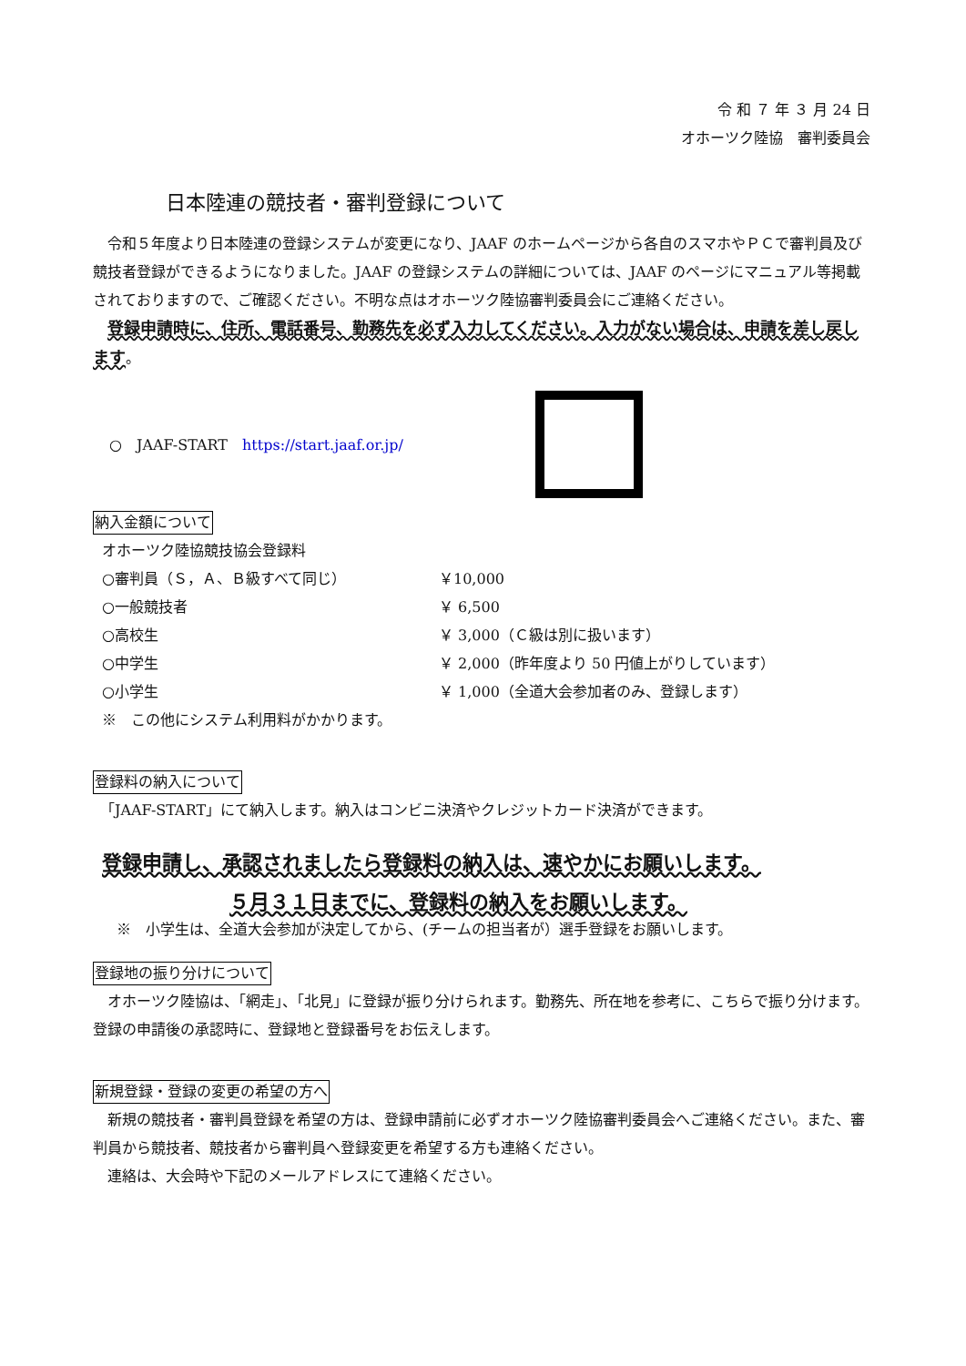令 和 ７ 年 ３ 月 24 日
オホーツク陸協　審判委員会
日本陸連の競技者・審判登録について
　令和５年度より日本陸連の登録システムが変更になり、JAAF のホームページから各自のスマホやＰＣで審判員及び競技者登録ができるようになりました。JAAF の登録システムの詳細については、JAAF のページにマニュアル等掲載されておりますので、ご確認ください。不明な点はオホーツク陸協審判委員会にご連絡ください。
　登録申請時に、住所、電話番号、勤務先を必ず入力してください。入力がない場合は、申請を差し戻します。
○　JAAF-START　https://start.jaaf.or.jp/
納入金額について
オホーツク陸協競技協会登録料
○審判員（Ｓ，Ａ、Ｂ級すべて同じ） ￥10,000
○一般競技者 ￥ 6,500
○高校生 ￥ 3,000（Ｃ級は別に扱います）
○中学生 ￥ 2,000（昨年度より 50 円値上がりしています）
○小学生 ￥ 1,000（全道大会参加者のみ、登録します）
※　この他にシステム利用料がかかります。
登録料の納入について
　「JAAF-START」にて納入します。納入はコンビニ決済やクレジットカード決済ができます。
登録申請し、承認されましたら登録料の納入は、速やかにお願いします。
５月３１日までに、登録料の納入をお願いします。
※　小学生は、全道大会参加が決定してから、(チームの担当者が）選手登録をお願いします。
登録地の振り分けについて
　オホーツク陸協は、「網走」、「北見」に登録が振り分けられます。勤務先、所在地を参考に、こちらで振り分けます。登録の申請後の承認時に、登録地と登録番号をお伝えします。
新規登録・登録の変更の希望の方へ
　新規の競技者・審判員登録を希望の方は、登録申請前に必ずオホーツク陸協審判委員会へご連絡ください。また、審判員から競技者、競技者から審判員へ登録変更を希望する方も連絡ください。
　連絡は、大会時や下記のメールアドレスにて連絡ください。